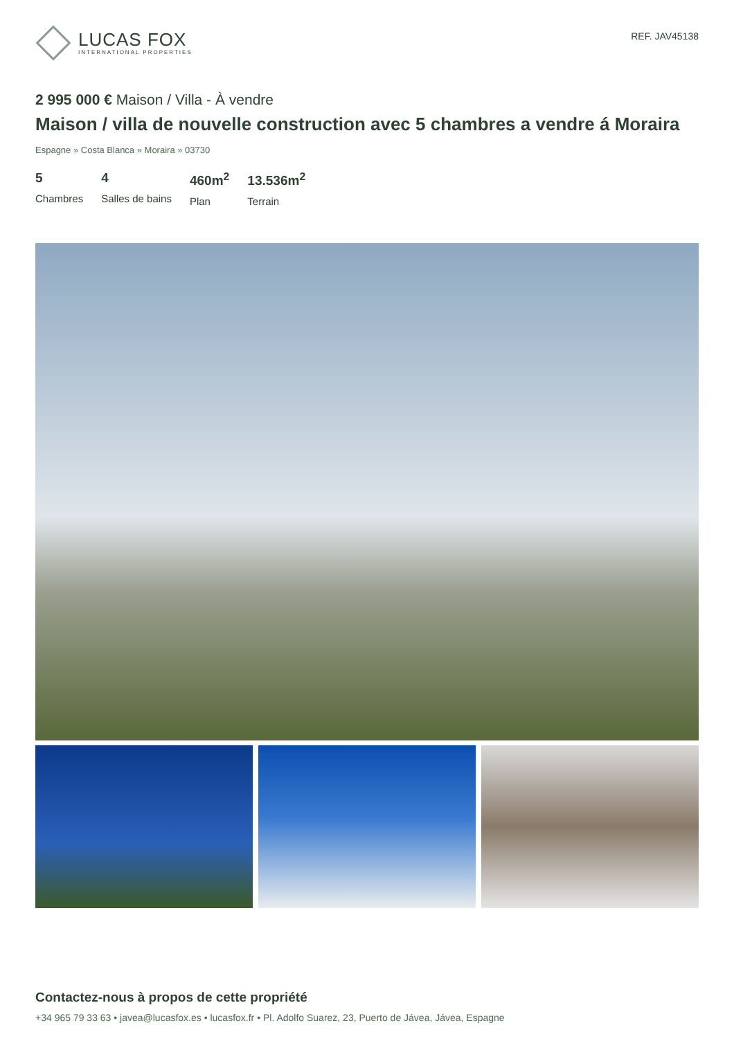LUCAS FOX
INTERNATIONAL PROPERTIES
REF. JAV45138
2 995 000 € Maison / Villa - À vendre
Maison / villa de nouvelle construction avec 5 chambres a vendre á Moraira
Espagne » Costa Blanca » Moraira » 03730
5
Chambres
4
Salles de bains
460m<sup>2</sup>
Plan
13.536m<sup>2</sup>
Terrain
Contactez-nous à propos de cette propriété
+34 965 79 33 63 • javea@lucasfox.es • lucasfox.fr • Pl. Adolfo Suarez, 23, Puerto de Jávea, Jávea, Espagne